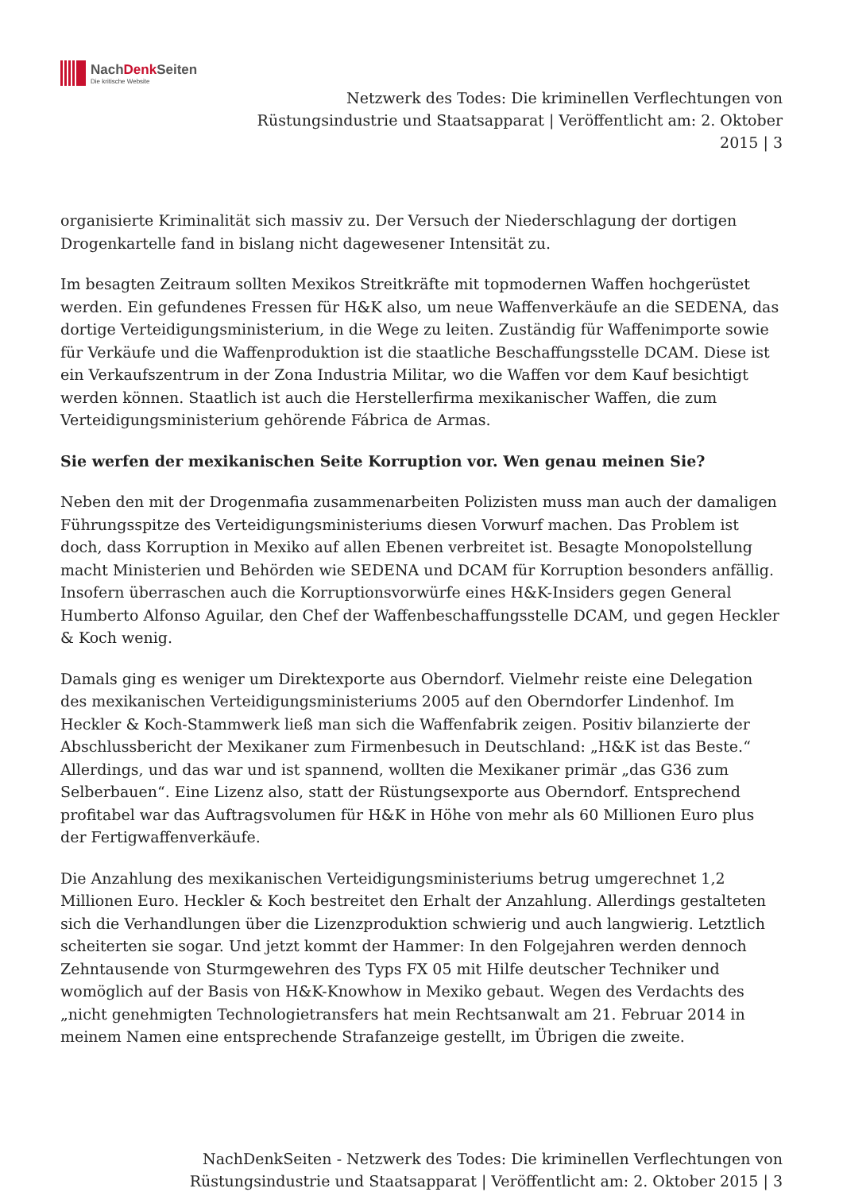NachDenk Seiten
Die kritische Website
Netzwerk des Todes: Die kriminellen Verflechtungen von
Rüstungsindustrie und Staatsapparat | Veröffentlicht am: 2. Oktober
2015 | 3
organisierte Kriminalität sich massiv zu. Der Versuch der Niederschlagung der dortigen Drogenkartelle fand in bislang nicht dagewesener Intensität zu.
Im besagten Zeitraum sollten Mexikos Streitkräfte mit topmodernen Waffen hochgerüstet werden. Ein gefundenes Fressen für H&K also, um neue Waffenverkäufe an die SEDENA, das dortige Verteidigungsministerium, in die Wege zu leiten. Zuständig für Waffenimporte sowie für Verkäufe und die Waffenproduktion ist die staatliche Beschaffungsstelle DCAM. Diese ist ein Verkaufszentrum in der Zona Industria Militar, wo die Waffen vor dem Kauf besichtigt werden können. Staatlich ist auch die Herstellerfirma mexikanischer Waffen, die zum Verteidigungsministerium gehörende Fábrica de Armas.
Sie werfen der mexikanischen Seite Korruption vor. Wen genau meinen Sie?
Neben den mit der Drogenmafia zusammenarbeiten Polizisten muss man auch der damaligen Führungsspitze des Verteidigungsministeriums diesen Vorwurf machen. Das Problem ist doch, dass Korruption in Mexiko auf allen Ebenen verbreitet ist. Besagte Monopolstellung macht Ministerien und Behörden wie SEDENA und DCAM für Korruption besonders anfällig. Insofern überraschen auch die Korruptionsvorwürfe eines H&K-Insiders gegen General Humberto Alfonso Aguilar, den Chef der Waffenbeschaffungsstelle DCAM, und gegen Heckler & Koch wenig.
Damals ging es weniger um Direktexporte aus Oberndorf. Vielmehr reiste eine Delegation des mexikanischen Verteidigungsministeriums 2005 auf den Oberndorfer Lindenhof. Im Heckler & Koch-Stammwerk ließ man sich die Waffenfabrik zeigen. Positiv bilanzierte der Abschlussbericht der Mexikaner zum Firmenbesuch in Deutschland: „H&K ist das Beste.“ Allerdings, und das war und ist spannend, wollten die Mexikaner primär „das G36 zum Selberbauen“. Eine Lizenz also, statt der Rüstungsexporte aus Oberndorf. Entsprechend profitabel war das Auftragsvolumen für H&K in Höhe von mehr als 60 Millionen Euro plus der Fertigwaffenverkäufe.
Die Anzahlung des mexikanischen Verteidigungsministeriums betrug umgerechnet 1,2 Millionen Euro. Heckler & Koch bestreitet den Erhalt der Anzahlung. Allerdings gestalteten sich die Verhandlungen über die Lizenzproduktion schwierig und auch langwierig. Letztlich scheiterten sie sogar. Und jetzt kommt der Hammer: In den Folgejahren werden dennoch Zehntausende von Sturmgewehren des Typs FX 05 mit Hilfe deutscher Techniker und womöglich auf der Basis von H&K-Knowhow in Mexiko gebaut. Wegen des Verdachts des „nicht genehmigten Technologietransfers hat mein Rechtsanwalt am 21. Februar 2014 in meinem Namen eine entsprechende Strafanzeige gestellt, im Übrigen die zweite.
NachDenkSeiten - Netzwerk des Todes: Die kriminellen Verflechtungen von
Rüstungsindustrie und Staatsapparat | Veröffentlicht am: 2. Oktober 2015 | 3